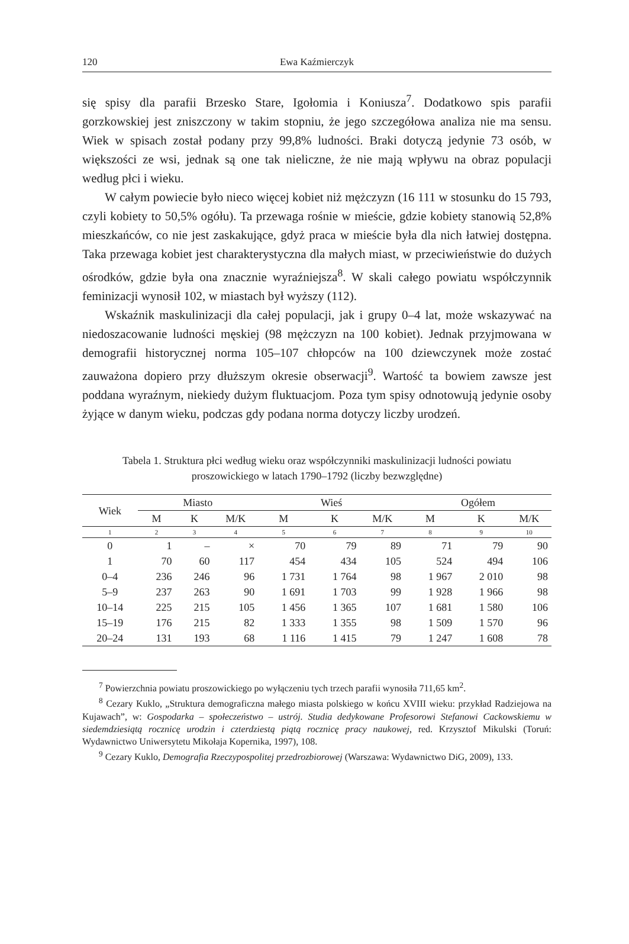120 Ewa Kaźmierczyk
się spisy dla parafii Brzesko Stare, Igołomia i Koniusza<sup>7</sup>. Dodatkowo spis parafii gorzkowskiej jest zniszczony w takim stopniu, że jego szczegółowa analiza nie ma sensu. Wiek w spisach został podany przy 99,8% ludności. Braki dotyczą jedynie 73 osób, w większości ze wsi, jednak są one tak nieliczne, że nie mają wpływu na obraz populacji według płci i wieku.
W całym powiecie było nieco więcej kobiet niż mężczyzn (16 111 w stosunku do 15 793, czyli kobiety to 50,5% ogółu). Ta przewaga rośnie w mieście, gdzie kobiety stanowią 52,8% mieszkańców, co nie jest zaskakujące, gdyż praca w mieście była dla nich łatwiej dostępna. Taka przewaga kobiet jest charakterystyczna dla małych miast, w przeciwieństwie do dużych ośrodków, gdzie była ona znacznie wyraźniejsza<sup>8</sup>. W skali całego powiatu współczynnik feminizacji wynosił 102, w miastach był wyższy (112).
Wskaźnik maskulinizacji dla całej populacji, jak i grupy 0–4 lat, może wskazywać na niedoszacowanie ludności męskiej (98 mężczyzn na 100 kobiet). Jednak przyjmowana w demografii historycznej norma 105–107 chłopców na 100 dziewczynek może zostać zauważona dopiero przy dłuższym okresie obserwacji<sup>9</sup>. Wartość ta bowiem zawsze jest poddana wyraźnym, niekiedy dużym fluktuacjom. Poza tym spisy odnotowują jedynie osoby żyjące w danym wieku, podczas gdy podana norma dotyczy liczby urodzeń.
Tabela 1. Struktura płci według wieku oraz współczynniki maskulinizacji ludności powiatu proszowickiego w latach 1790–1792 (liczby bezwzględne)
| Wiek | Miasto | | | Wieś | | | Ogółem | | |
| --- | --- | --- | --- | --- | --- | --- | --- | --- | --- |
| | M | K | M/K | M | K | M/K | M | K | M/K |
| 1 | 2 | 3 | 4 | 5 | 6 | 7 | 8 | 9 | 10 |
| 0 | 1 | – | × | 70 | 79 | 89 | 71 | 79 | 90 |
| 1 | 70 | 60 | 117 | 454 | 434 | 105 | 524 | 494 | 106 |
| 0–4 | 236 | 246 | 96 | 1 731 | 1 764 | 98 | 1 967 | 2 010 | 98 |
| 5–9 | 237 | 263 | 90 | 1 691 | 1 703 | 99 | 1 928 | 1 966 | 98 |
| 10–14 | 225 | 215 | 105 | 1 456 | 1 365 | 107 | 1 681 | 1 580 | 106 |
| 15–19 | 176 | 215 | 82 | 1 333 | 1 355 | 98 | 1 509 | 1 570 | 96 |
| 20–24 | 131 | 193 | 68 | 1 116 | 1 415 | 79 | 1 247 | 1 608 | 78 |
<sup>7</sup> Powierzchnia powiatu proszowickiego po wyłączeniu tych trzech parafii wynosiła 711,65 km<sup>2</sup>.
<sup>8</sup> Cezary Kuklo, „Struktura demograficzna małego miasta polskiego w końcu XVIII wieku: przykład Radziejowa na Kujawach”, w: Gospodarka – społeczeństwo – ustrój. Studia dedykowane Profesorowi Stefanowi Cackowskiemu w siedemdziesiątą rocznicę urodzin i czterdziestą piątą rocznicę pracy naukowej, red. Krzysztof Mikulski (Toruń: Wydawnictwo Uniwersytetu Mikołaja Kopernika, 1997), 108.
<sup>9</sup> Cezary Kuklo, Demografia Rzeczypospolitej przedrozbiorowej (Warszawa: Wydawnictwo DiG, 2009), 133.